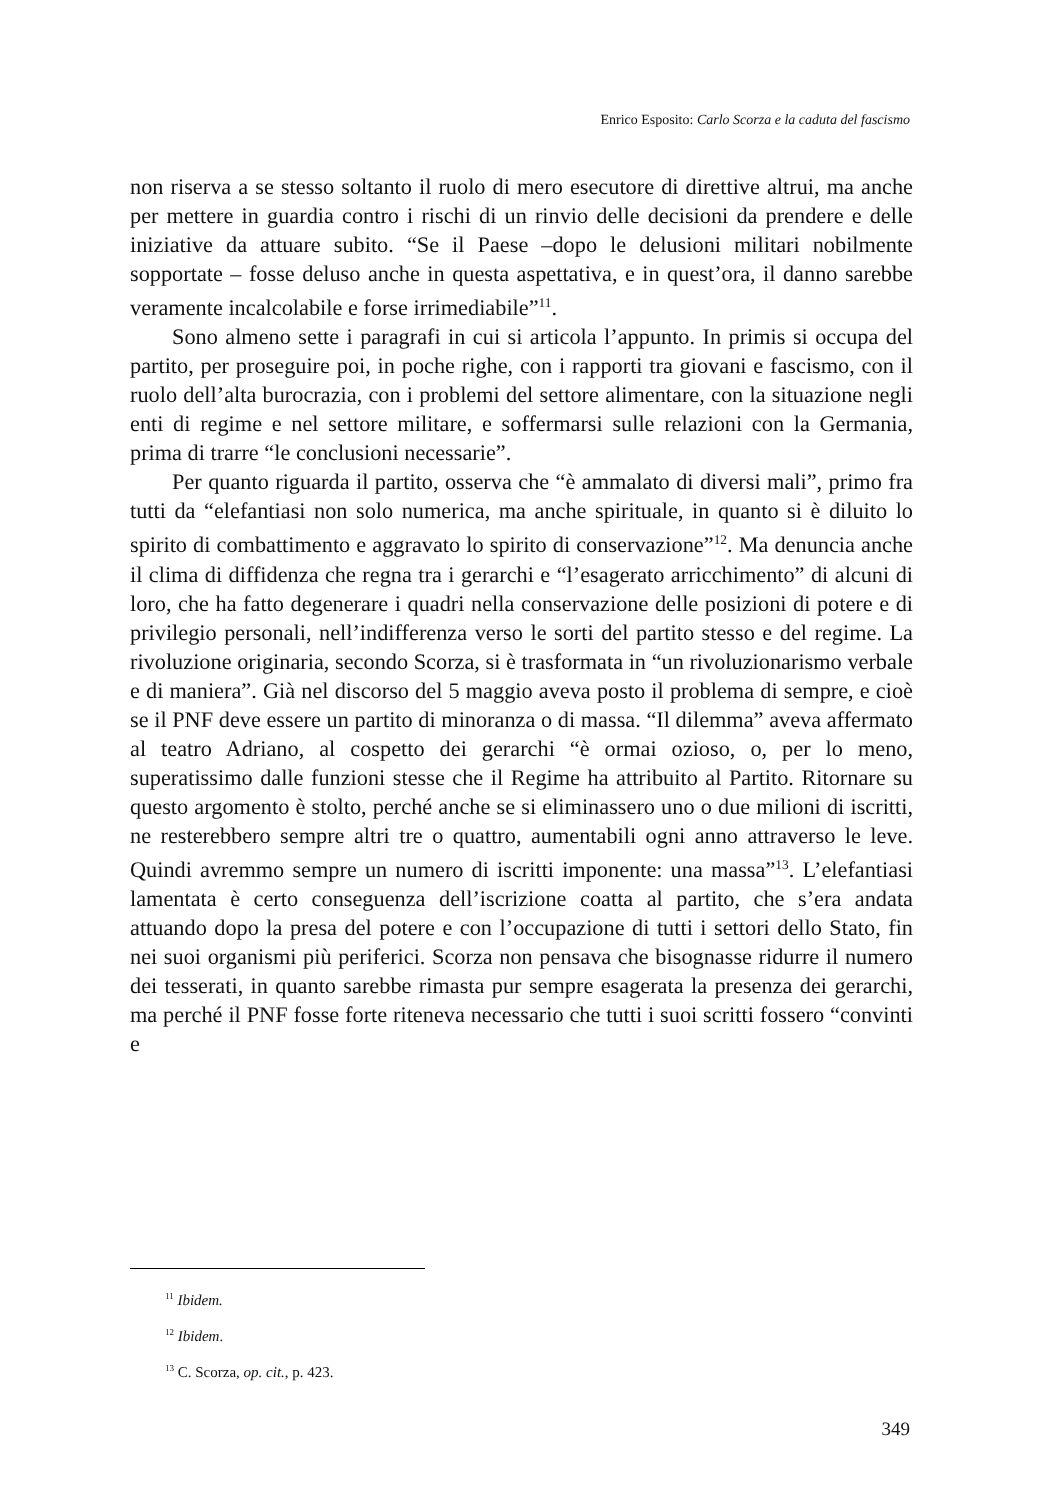Enrico Esposito: Carlo Scorza e la caduta del fascismo
non riserva a se stesso soltanto il ruolo di mero esecutore di direttive altrui, ma anche per mettere in guardia contro i rischi di un rinvio delle decisioni da prendere e delle iniziative da attuare subito. “Se il Paese –dopo le delusioni militari nobilmente sopportate – fosse deluso anche in questa aspettativa, e in quest’ora, il danno sarebbe veramente incalcolabile e forse irrimediabile”<sup>11</sup>.
Sono almeno sette i paragrafi in cui si articola l’appunto. In primis si occupa del partito, per proseguire poi, in poche righe, con i rapporti tra giovani e fascismo, con il ruolo dell’alta burocrazia, con i problemi del settore alimentare, con la situazione negli enti di regime e nel settore militare, e soffermarsi sulle relazioni con la Germania, prima di trarre “le conclusioni necessarie”.
Per quanto riguarda il partito, osserva che “è ammalato di diversi mali”, primo fra tutti da “elefantiasi non solo numerica, ma anche spirituale, in quanto si è diluito lo spirito di combattimento e aggravato lo spirito di conservazione”<sup>12</sup>. Ma denuncia anche il clima di diffidenza che regna tra i gerarchi e “l’esagerato arricchimento” di alcuni di loro, che ha fatto degenerare i quadri nella conservazione delle posizioni di potere e di privilegio personali, nell’indifferenza verso le sorti del partito stesso e del regime. La rivoluzione originaria, secondo Scorza, si è trasformata in “un rivoluzionarismo verbale e di maniera”. Già nel discorso del 5 maggio aveva posto il problema di sempre, e cioè se il PNF deve essere un partito di minoranza o di massa. “Il dilemma” aveva affermato al teatro Adriano, al cospetto dei gerarchi “è ormai ozioso, o, per lo meno, superatissimo dalle funzioni stesse che il Regime ha attribuito al Partito. Ritornare su questo argomento è stolto, perché anche se si eliminassero uno o due milioni di iscritti, ne resterebbero sempre altri tre o quattro, aumentabili ogni anno attraverso le leve. Quindi avremmo sempre un numero di iscritti imponente: una massa”<sup>13</sup>. L’elefantiasi lamentata è certo conseguenza dell’iscrizione coatta al partito, che s’era andata attuando dopo la presa del potere e con l’occupazione di tutti i settori dello Stato, fin nei suoi organismi più periferici. Scorza non pensava che bisognasse ridurre il numero dei tesserati, in quanto sarebbe rimasta pur sempre esagerata la presenza dei gerarchi, ma perché il PNF fosse forte riteneva necessario che tutti i suoi scritti fossero “convinti e
<sup>11</sup> Ibidem.
<sup>12</sup> Ibidem.
<sup>13</sup> C. Scorza, op. cit., p. 423.
349